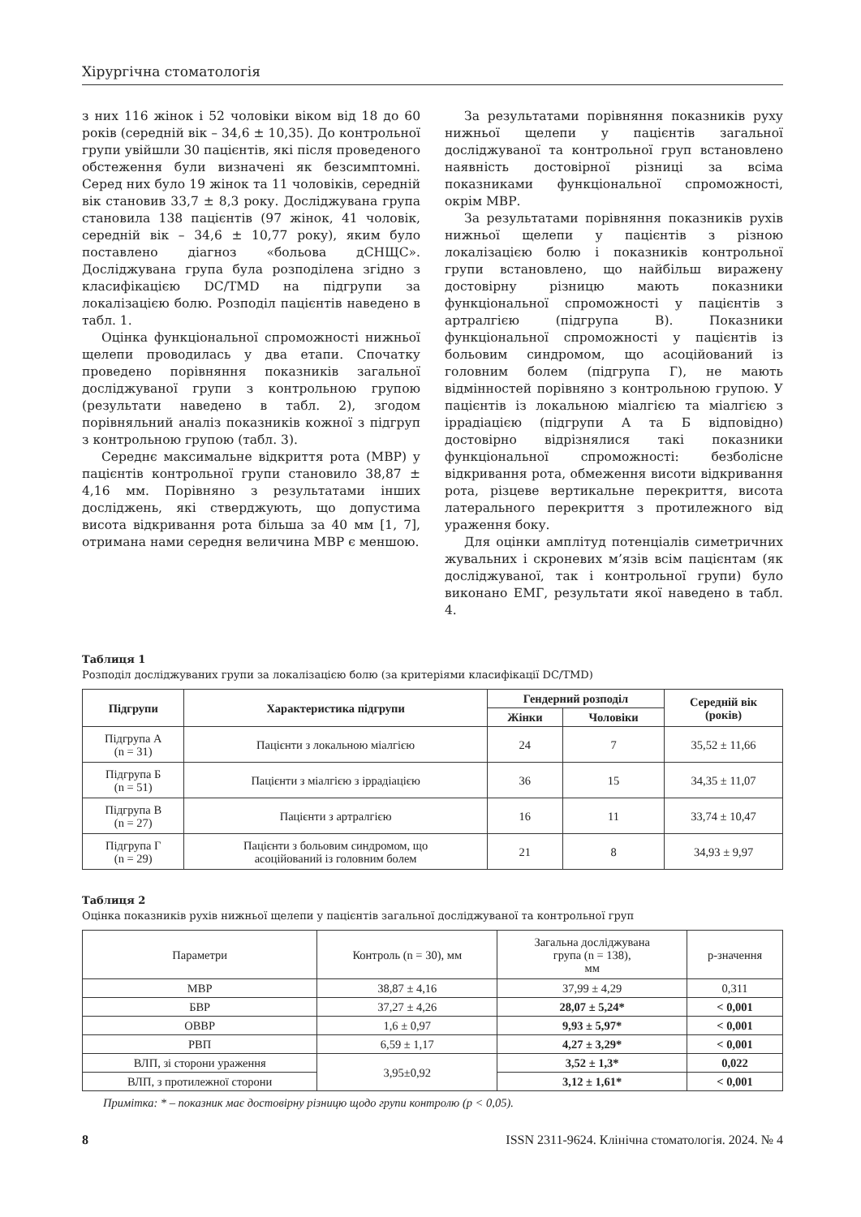Хірургічна стоматологія
з них 116 жінок і 52 чоловіки віком від 18 до 60 років (середній вік – 34,6 ± 10,35). До контрольної групи увійшли 30 пацієнтів, які після проведеного обстеження були визначені як безсимптомні. Серед них було 19 жінок та 11 чоловіків, середній вік становив 33,7 ± 8,3 року. Досліджувана група становила 138 пацієнтів (97 жінок, 41 чоловік, середній вік – 34,6 ± 10,77 року), яким було поставлено діагноз «больова дСНЩС». Досліджувана група була розподілена згідно з класифікацією DC/TMD на підгрупи за локалізацією болю. Розподіл пацієнтів наведено в табл. 1.
Оцінка функціональної спроможності нижньої щелепи проводилась у два етапи. Спочатку проведено порівняння показників загальної досліджуваної групи з контрольною групою (результати наведено в табл. 2), згодом порівняльний аналіз показників кожної з підгруп з контрольною групою (табл. 3).
Середнє максимальне відкриття рота (МВР) у пацієнтів контрольної групи становило 38,87 ± 4,16 мм. Порівняно з результатами інших досліджень, які стверджують, що допустима висота відкривання рота більша за 40 мм [1, 7], отримана нами середня величина МВР є меншою.
За результатами порівняння показників руху нижньої щелепи у пацієнтів загальної досліджуваної та контрольної груп встановлено наявність достовірної різниці за всіма показниками функціональної спроможності, окрім МВР.
За результатами порівняння показників рухів нижньої щелепи у пацієнтів з різною локалізацією болю і показників контрольної групи встановлено, що найбільш виражену достовірну різницю мають показники функціональної спроможності у пацієнтів з артралгією (підгрупа В). Показники функціональної спроможності у пацієнтів із больовим синдромом, що асоційований із головним болем (підгрупа Г), не мають відмінностей порівняно з контрольною групою. У пацієнтів із локальною міалгією та міалгією з іррадіацією (підгрупи А та Б відповідно) достовірно відрізнялися такі показники функціональної спроможності: безболісне відкривання рота, обмеження висоти відкривання рота, різцеве вертикальне перекриття, висота латерального перекриття з протилежного від ураження боку.
Для оцінки амплітуд потенціалів симетричних жувальних і скроневих м’язів всім пацієнтам (як досліджуваної, так і контрольної групи) було виконано ЕМГ, результати якої наведено в табл. 4.
Таблиця 1
Розподіл досліджуваних групи за локалізацією болю (за критеріями класифікації DC/TMD)
| Підгрупи | Характеристика підгрупи | Гендерний розподіл | | Середній вік (років) |
| --- | --- | --- | --- | --- |
| | | Жінки | Чоловіки | |
| Підгрупа А (n = 31) | Пацієнти з локальною міалгією | 24 | 7 | 35,52 ± 11,66 |
| Підгрупа Б (n = 51) | Пацієнти з міалгією з іррадіацією | 36 | 15 | 34,35 ± 11,07 |
| Підгрупа В (n = 27) | Пацієнти з артралгією | 16 | 11 | 33,74 ± 10,47 |
| Підгрупа Г (n = 29) | Пацієнти з больовим синдромом, що асоційований із головним болем | 21 | 8 | 34,93 ± 9,97 |
Таблиця 2
Оцінка показників рухів нижньої щелепи у пацієнтів загальної досліджуваної та контрольної груп
| Параметри | Контроль (n = 30), мм | Загальна досліджувана група (n = 138), мм | p-значення |
| МВР | 38,87 ± 4,16 | 37,99 ± 4,29 | 0,311 |
| БВР | 37,27 ± 4,26 | 28,07 ± 5,24* | < 0,001 |
| ОВВР | 1,6 ± 0,97 | 9,93 ± 5,97* | < 0,001 |
| РВП | 6,59 ± 1,17 | 4,27 ± 3,29* | < 0,001 |
| ВЛП, зі сторони ураження | 3,95±0,92 | 3,52 ± 1,3* | 0,022 |
| ВЛП, з протилежної сторони | | 3,12 ± 1,61* | < 0,001 |
Примітка: * – показник має достовірну різницю щодо групи контролю (p < 0,05).
8 ISSN 2311-9624. Клінічна стоматологія. 2024. № 4